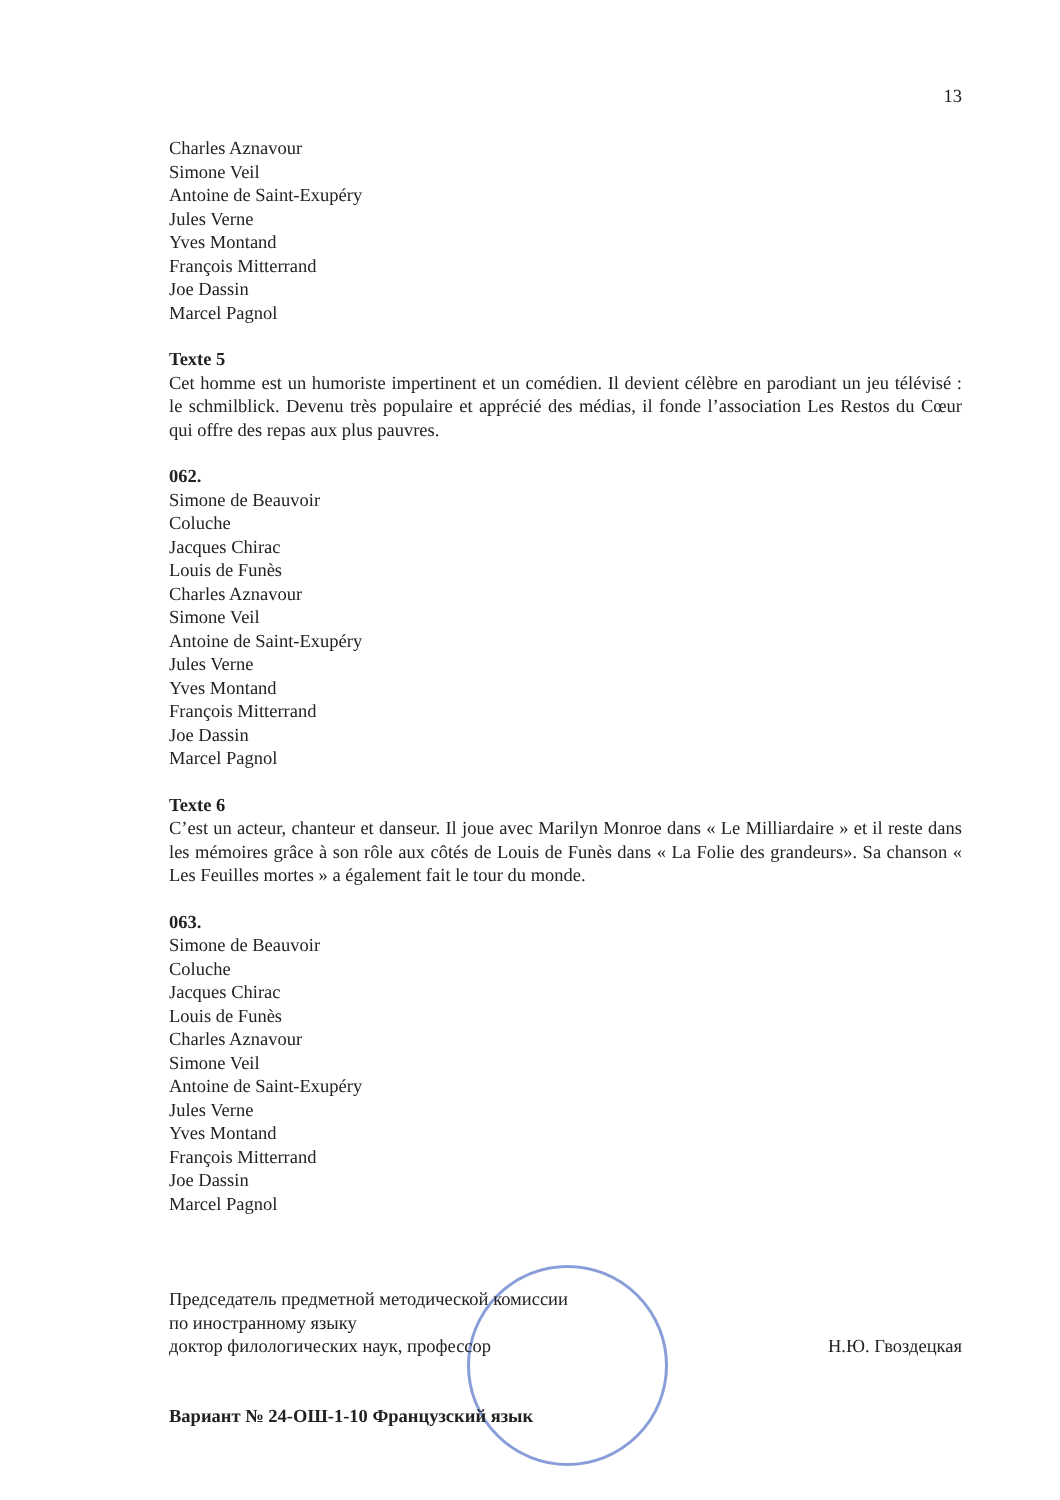13
Charles Aznavour
Simone Veil
Antoine de Saint-Exupéry
Jules Verne
Yves Montand
François Mitterrand
Joe Dassin
Marcel Pagnol
Texte 5
Cet homme est un humoriste impertinent et un comédien. Il devient célèbre en parodiant un jeu télévisé : le schmilblick. Devenu très populaire et apprécié des médias, il fonde l’association Les Restos du Cœur qui offre des repas aux plus pauvres.
062.
Simone de Beauvoir
Coluche
Jacques Chirac
Louis de Funès
Charles Aznavour
Simone Veil
Antoine de Saint-Exupéry
Jules Verne
Yves Montand
François Mitterrand
Joe Dassin
Marcel Pagnol
Texte 6
C’est un acteur, chanteur et danseur. Il joue avec Marilyn Monroe dans « Le Milliardaire » et il reste dans les mémoires grâce à son rôle aux côtés de Louis de Funès dans « La Folie des grandeurs». Sa chanson « Les Feuilles mortes » a également fait le tour du monde.
063.
Simone de Beauvoir
Coluche
Jacques Chirac
Louis de Funès
Charles Aznavour
Simone Veil
Antoine de Saint-Exupéry
Jules Verne
Yves Montand
François Mitterrand
Joe Dassin
Marcel Pagnol
Председатель предметной методической комиссии
по иностранному языку
доктор филологических наук, профессор Н.Ю. Гвоздецкая
Вариант № 24-ОШ-1-10 Французский язык